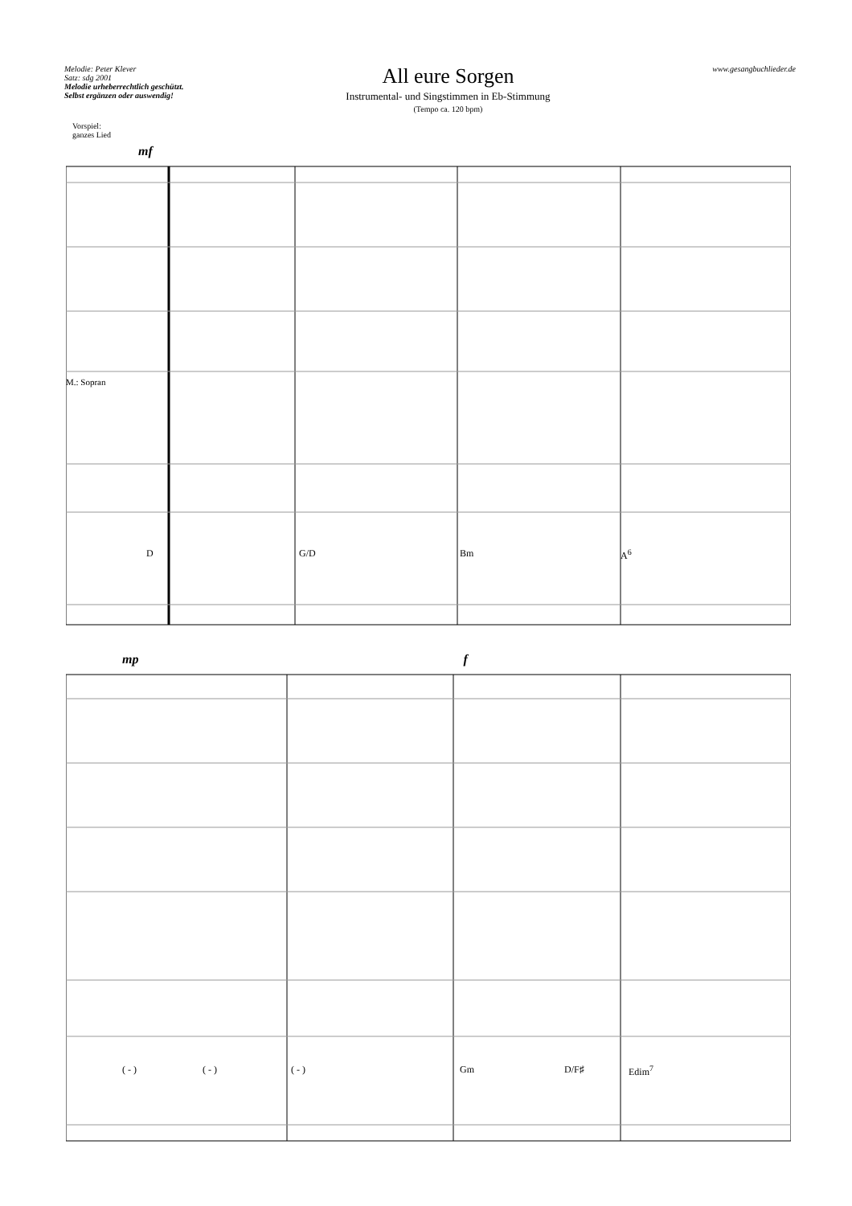Melodie: Peter Klever
Satz: sdg 2001
Melodie urheberrechtlich geschützt.
Selbst ergänzen oder auswendig!
All eure Sorgen
Instrumental- und Singstimmen in Eb-Stimmung
(Tempo ca. 120 bpm)
www.gesangbuchlieder.de
Vorspiel:
ganzes Lied
mf
D G/D Bm A<sup>6</sup>
M.: Sopran
mp f
( - ) ( - ) ( - ) Gm D/F♯ Edim<sup>7</sup>